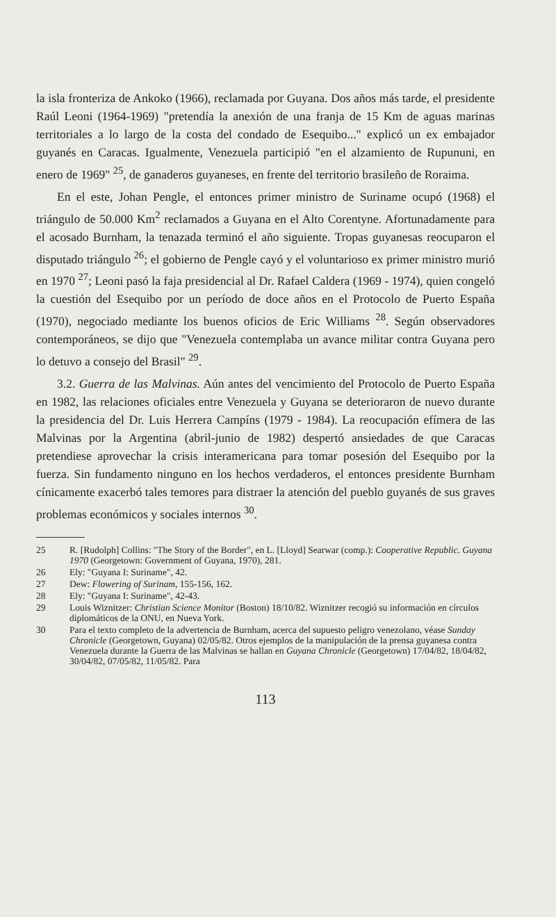la isla fronteriza de Ankoko (1966), reclamada por Guyana. Dos años más tarde, el presidente Raúl Leoni (1964-1969) "pretendía la anexión de una franja de 15 Km de aguas marinas territoriales a lo largo de la costa del condado de Esequibo..." explicó un ex embajador guyanés en Caracas. Igualmente, Venezuela participió "en el alzamiento de Rupununi, en enero de 1969" <sup>25</sup>, de ganaderos guyaneses, en frente del territorio brasileño de Roraima.
En el este, Johan Pengle, el entonces primer ministro de Suriname ocupó (1968) el triángulo de 50.000 Km<sup>2</sup> reclamados a Guyana en el Alto Corentyne. Afortunadamente para el acosado Burnham, la tenazada terminó el año siguiente. Tropas guyanesas reocuparon el disputado triángulo <sup>26</sup>; el gobierno de Pengle cayó y el voluntarioso ex primer ministro murió en 1970 <sup>27</sup>; Leoni pasó la faja presidencial al Dr. Rafael Caldera (1969 - 1974), quien congeló la cuestión del Esequibo por un período de doce años en el Protocolo de Puerto España (1970), negociado mediante los buenos oficios de Eric Williams <sup>28</sup>. Según observadores contemporáneos, se dijo que "Venezuela contemplaba un avance militar contra Guyana pero lo detuvo a consejo del Brasil" <sup>29</sup>.
3.2. Guerra de las Malvinas. Aún antes del vencimiento del Protocolo de Puerto España en 1982, las relaciones oficiales entre Venezuela y Guyana se deterioraron de nuevo durante la presidencia del Dr. Luis Herrera Campíns (1979 - 1984). La reocupación efímera de las Malvinas por la Argentina (abril-junio de 1982) despertó ansiedades de que Caracas pretendiese aprovechar la crisis interamericana para tomar posesión del Esequibo por la fuerza. Sin fundamento ninguno en los hechos verdaderos, el entonces presidente Burnham cínicamente exacerbó tales temores para distraer la atención del pueblo guyanés de sus graves problemas económicos y sociales internos <sup>30</sup>.
25 R. [Rudolph] Collins: "The Story of the Border", en L. [Lloyd] Searwar (comp.): Cooperative Republic. Guyana 1970 (Georgetown: Government of Guyana, 1970), 281.
26 Ely: "Guyana I: Suriname", 42.
27 Dew: Flowering of Surinam, 155-156, 162.
28 Ely: "Guyana I: Suriname", 42-43.
29 Louis Wiznitzer: Christian Science Monitor (Boston) 18/10/82. Wiznitzer recogió su información en círculos diplomáticos de la ONU, en Nueva York.
30 Para el texto completo de la advertencia de Burnham, acerca del supuesto peligro venezolano, véase Sunday Chronicle (Georgetown, Guyana) 02/05/82. Otros ejemplos de la manipulación de la prensa guyanesa contra Venezuela durante la Guerra de las Malvinas se hallan en Guyana Chronicle (Georgetown) 17/04/82, 18/04/82, 30/04/82, 07/05/82, 11/05/82. Para
113